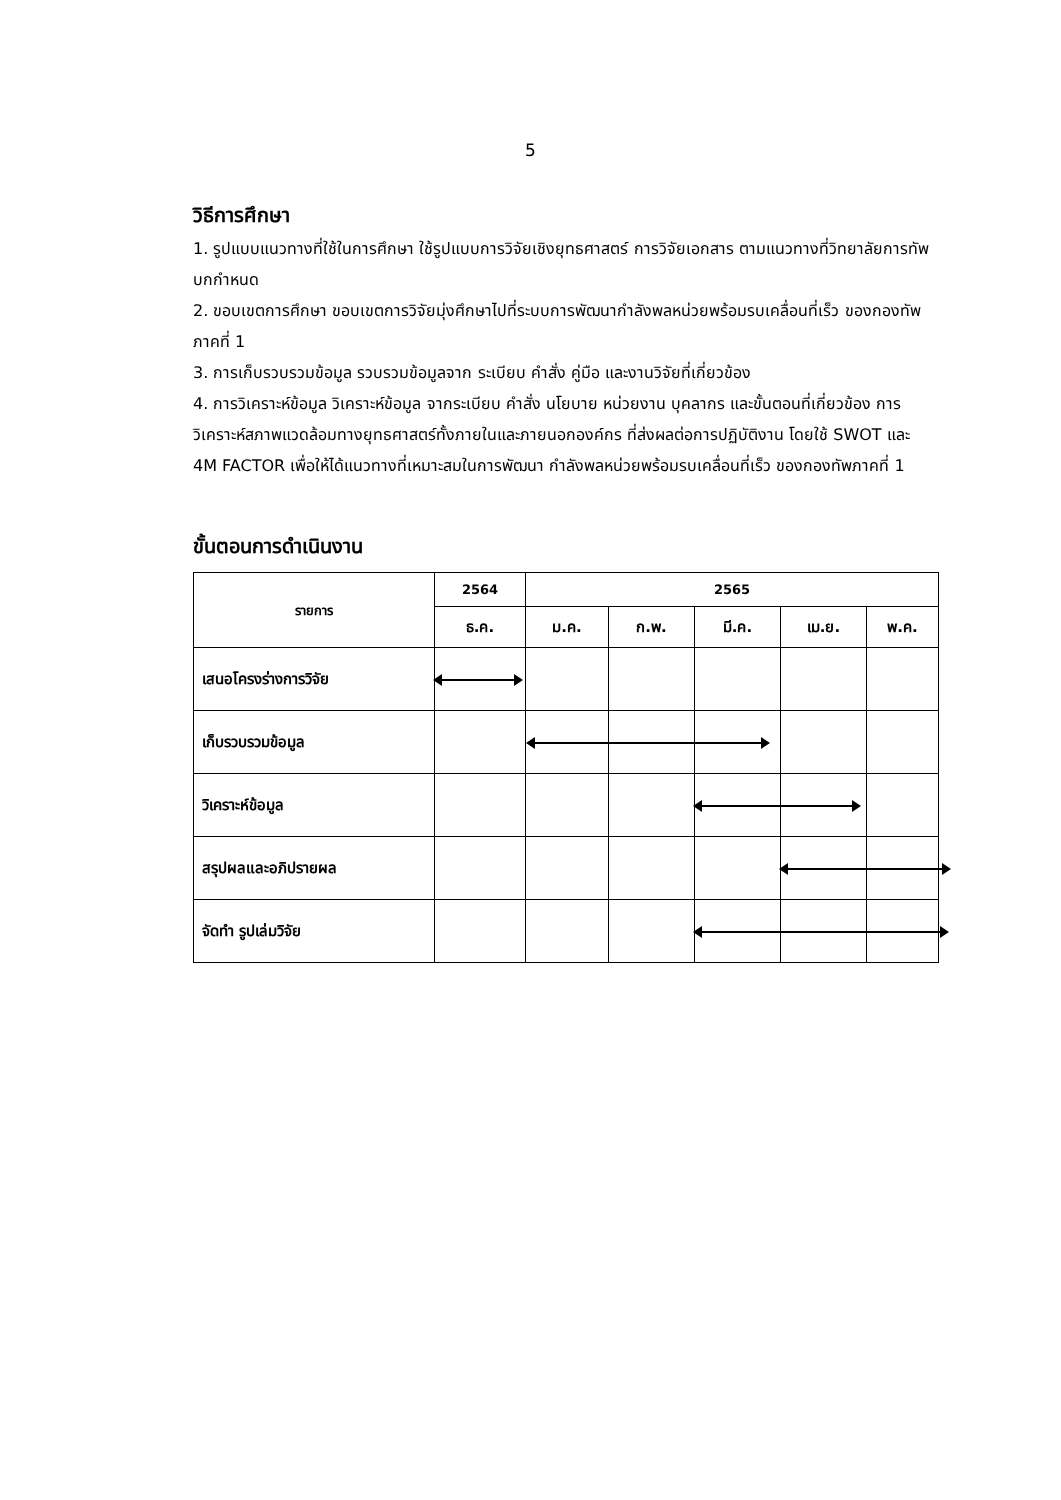5
วิธีการศึกษา
1. รูปแบบแนวทางที่ใช้ในการศึกษา ใช้รูปแบบการวิจัยเชิงยุทธศาสตร์ การวิจัยเอกสาร ตามแนวทางที่วิทยาลัยการทัพบกกำหนด
2. ขอบเขตการศึกษา ขอบเขตการวิจัยมุ่งศึกษาไปที่ระบบการพัฒนากำลังพลหน่วยพร้อมรบเคลื่อนที่เร็ว ของกองทัพภาคที่ 1
3. การเก็บรวบรวมข้อมูล รวบรวมข้อมูลจาก ระเบียบ คำสั่ง คู่มือ และงานวิจัยที่เกี่ยวข้อง
4. การวิเคราะห์ข้อมูล วิเคราะห์ข้อมูล จากระเบียบ คำสั่ง นโยบาย หน่วยงาน บุคลากร และขั้นตอนที่เกี่ยวข้อง การวิเคราะห์สภาพแวดล้อมทางยุทธศาสตร์ทั้งภายในและภายนอกองค์กร ที่ส่งผลต่อการปฏิบัติงาน โดยใช้ SWOT และ 4M FACTOR เพื่อให้ได้แนวทางที่เหมาะสมในการพัฒนา กำลังพลหน่วยพร้อมรบเคลื่อนที่เร็ว ของกองทัพภาคที่ 1
ขั้นตอนการดำเนินงาน
| รายการ | 2564 | 2565 | | | | |
| --- | --- | --- | --- | --- | --- | --- |
| | ธ.ค. | ม.ค. | ก.พ. | มี.ค. | เม.ย. | พ.ค. |
| เสนอโครงร่างการวิจัย | | | | | | |
| เก็บรวบรวมข้อมูล | | | | | | |
| วิเคราะห์ข้อมูล | | | | | | |
| สรุปผลและอภิปรายผล | | | | | | |
| จัดทำ รูปเล่มวิจัย | | | | | | |